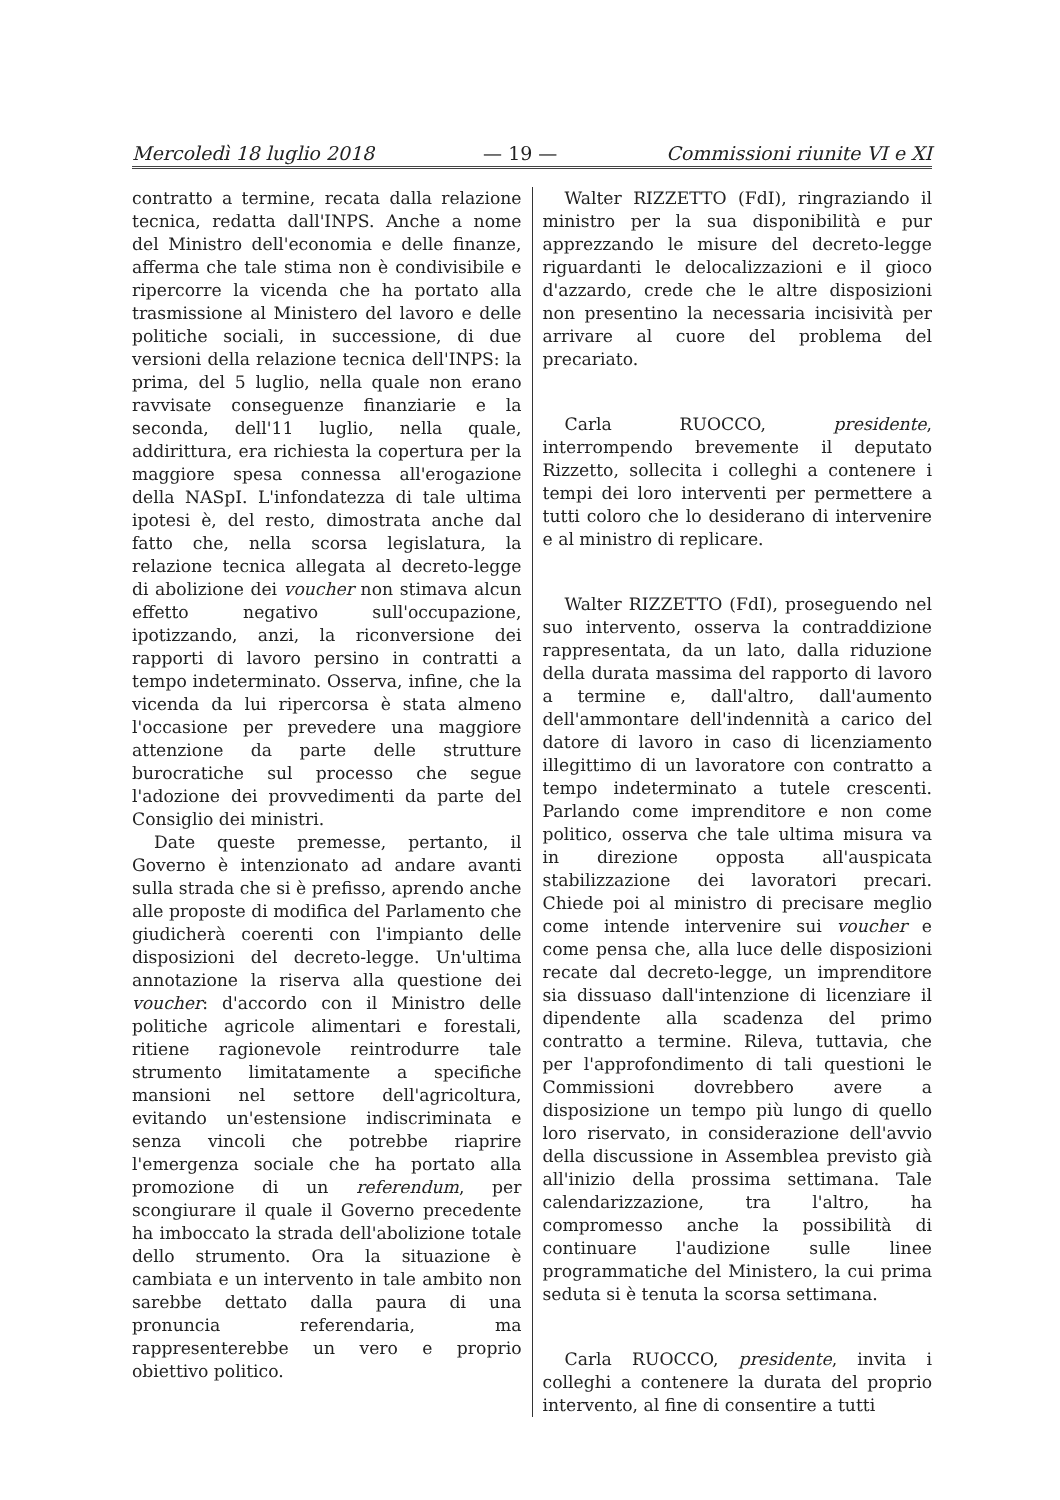Mercoledì 18 luglio 2018 — 19 — Commissioni riunite VI e XI
contratto a termine, recata dalla relazione tecnica, redatta dall'INPS. Anche a nome del Ministro dell'economia e delle finanze, afferma che tale stima non è condivisibile e ripercorre la vicenda che ha portato alla trasmissione al Ministero del lavoro e delle politiche sociali, in successione, di due versioni della relazione tecnica dell'INPS: la prima, del 5 luglio, nella quale non erano ravvisate conseguenze finanziarie e la seconda, dell'11 luglio, nella quale, addirittura, era richiesta la copertura per la maggiore spesa connessa all'erogazione della NASpI. L'infondatezza di tale ultima ipotesi è, del resto, dimostrata anche dal fatto che, nella scorsa legislatura, la relazione tecnica allegata al decreto-legge di abolizione dei voucher non stimava alcun effetto negativo sull'occupazione, ipotizzando, anzi, la riconversione dei rapporti di lavoro persino in contratti a tempo indeterminato. Osserva, infine, che la vicenda da lui ripercorsa è stata almeno l'occasione per prevedere una maggiore attenzione da parte delle strutture burocratiche sul processo che segue l'adozione dei provvedimenti da parte del Consiglio dei ministri.
Date queste premesse, pertanto, il Governo è intenzionato ad andare avanti sulla strada che si è prefisso, aprendo anche alle proposte di modifica del Parlamento che giudicherà coerenti con l'impianto delle disposizioni del decreto-legge. Un'ultima annotazione la riserva alla questione dei voucher: d'accordo con il Ministro delle politiche agricole alimentari e forestali, ritiene ragionevole reintrodurre tale strumento limitatamente a specifiche mansioni nel settore dell'agricoltura, evitando un'estensione indiscriminata e senza vincoli che potrebbe riaprire l'emergenza sociale che ha portato alla promozione di un referendum, per scongiurare il quale il Governo precedente ha imboccato la strada dell'abolizione totale dello strumento. Ora la situazione è cambiata e un intervento in tale ambito non sarebbe dettato dalla paura di una pronuncia referendaria, ma rappresenterebbe un vero e proprio obiettivo politico.
Walter RIZZETTO (FdI), ringraziando il ministro per la sua disponibilità e pur apprezzando le misure del decreto-legge riguardanti le delocalizzazioni e il gioco d'azzardo, crede che le altre disposizioni non presentino la necessaria incisività per arrivare al cuore del problema del precariato.
Carla RUOCCO, presidente, interrompendo brevemente il deputato Rizzetto, sollecita i colleghi a contenere i tempi dei loro interventi per permettere a tutti coloro che lo desiderano di intervenire e al ministro di replicare.
Walter RIZZETTO (FdI), proseguendo nel suo intervento, osserva la contraddizione rappresentata, da un lato, dalla riduzione della durata massima del rapporto di lavoro a termine e, dall'altro, dall'aumento dell'ammontare dell'indennità a carico del datore di lavoro in caso di licenziamento illegittimo di un lavoratore con contratto a tempo indeterminato a tutele crescenti. Parlando come imprenditore e non come politico, osserva che tale ultima misura va in direzione opposta all'auspicata stabilizzazione dei lavoratori precari. Chiede poi al ministro di precisare meglio come intende intervenire sui voucher e come pensa che, alla luce delle disposizioni recate dal decreto-legge, un imprenditore sia dissuaso dall'intenzione di licenziare il dipendente alla scadenza del primo contratto a termine. Rileva, tuttavia, che per l'approfondimento di tali questioni le Commissioni dovrebbero avere a disposizione un tempo più lungo di quello loro riservato, in considerazione dell'avvio della discussione in Assemblea previsto già all'inizio della prossima settimana. Tale calendarizzazione, tra l'altro, ha compromesso anche la possibilità di continuare l'audizione sulle linee programmatiche del Ministero, la cui prima seduta si è tenuta la scorsa settimana.
Carla RUOCCO, presidente, invita i colleghi a contenere la durata del proprio intervento, al fine di consentire a tutti